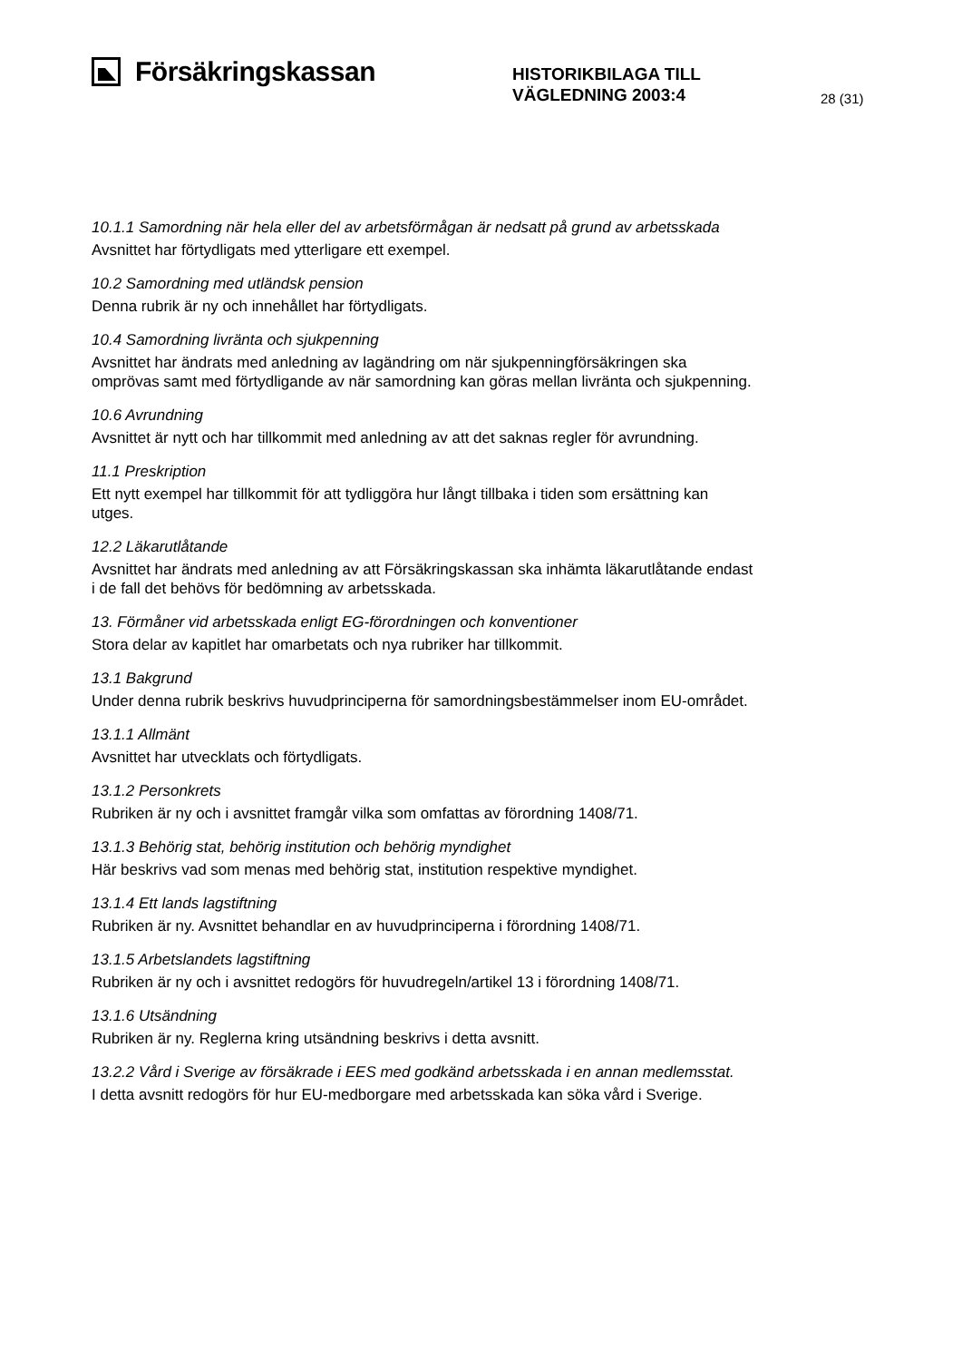Försäkringskassan
HISTORIKBILAGA TILL
VÄGLEDNING 2003:4
28 (31)
10.1.1 Samordning när hela eller del av arbetsförmågan är nedsatt på grund av arbetsskada
Avsnittet har förtydligats med ytterligare ett exempel.
10.2 Samordning med utländsk pension
Denna rubrik är ny och innehållet har förtydligats.
10.4 Samordning livränta och sjukpenning
Avsnittet har ändrats med anledning av lagändring om när sjukpenningförsäkringen ska omprövas samt med förtydligande av när samordning kan göras mellan livränta och sjukpenning.
10.6 Avrundning
Avsnittet är nytt och har tillkommit med anledning av att det saknas regler för avrundning.
11.1 Preskription
Ett nytt exempel har tillkommit för att tydliggöra hur långt tillbaka i tiden som ersättning kan utges.
12.2 Läkarutlåtande
Avsnittet har ändrats med anledning av att Försäkringskassan ska inhämta läkarutlåtande endast i de fall det behövs för bedömning av arbetsskada.
13. Förmåner vid arbetsskada enligt EG-förordningen och konventioner
Stora delar av kapitlet har omarbetats och nya rubriker har tillkommit.
13.1 Bakgrund
Under denna rubrik beskrivs huvudprinciperna för samordningsbestämmelser inom EU-området.
13.1.1 Allmänt
Avsnittet har utvecklats och förtydligats.
13.1.2 Personkrets
Rubriken är ny och i avsnittet framgår vilka som omfattas av förordning 1408/71.
13.1.3 Behörig stat, behörig institution och behörig myndighet
Här beskrivs vad som menas med behörig stat, institution respektive myndighet.
13.1.4 Ett lands lagstiftning
Rubriken är ny. Avsnittet behandlar en av huvudprinciperna i förordning 1408/71.
13.1.5 Arbetslandets lagstiftning
Rubriken är ny och i avsnittet redogörs för huvudregeln/artikel 13 i förordning 1408/71.
13.1.6 Utsändning
Rubriken är ny. Reglerna kring utsändning beskrivs i detta avsnitt.
13.2.2 Vård i Sverige av försäkrade i EES med godkänd arbetsskada i en annan medlemsstat.
I detta avsnitt redogörs för hur EU-medborgare med arbetsskada kan söka vård i Sverige.